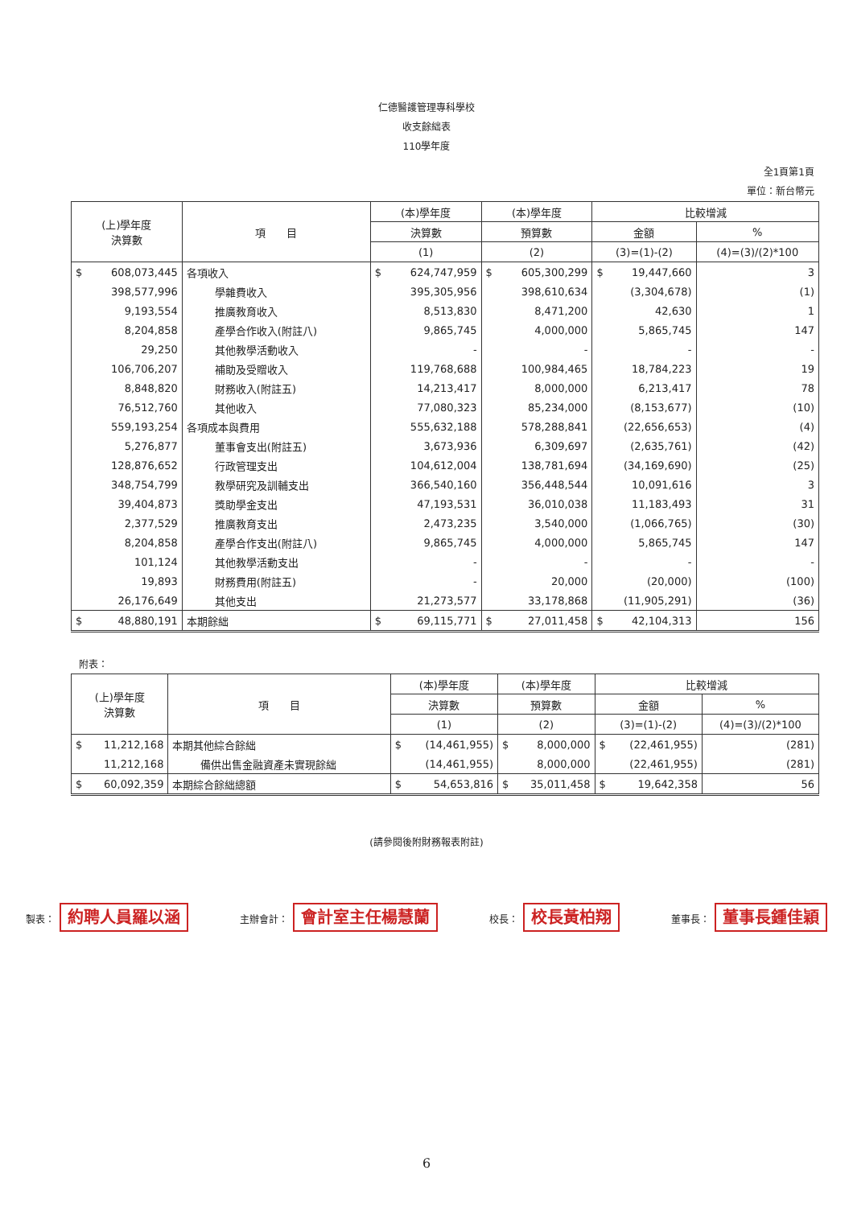仁德醫護管理專科學校
收支餘絀表
110學年度
全1頁第1頁
單位：新台幣元
| (上)學年度 決算數 | 項 目 | (本)學年度 | (本)學年度 | 比較增減 | |
| --- | --- | --- | --- | --- | --- |
| | | 決算數 | 預算數 | 金額 | % |
| | | (1) | (2) | (3)=(1)-(2) | (4)=(3)/(2)*100 |
| $ 608,073,445 | 各項收入 | $ 624,747,959 | $ 605,300,299 | $ 19,447,660 | 3 |
| 398,577,996 | 學雜費收入 | 395,305,956 | 398,610,634 | (3,304,678) | (1) |
| 9,193,554 | 推廣教育收入 | 8,513,830 | 8,471,200 | 42,630 | 1 |
| 8,204,858 | 產學合作收入(附註八) | 9,865,745 | 4,000,000 | 5,865,745 | 147 |
| 29,250 | 其他教學活動收入 | - | - | - | - |
| 106,706,207 | 補助及受贈收入 | 119,768,688 | 100,984,465 | 18,784,223 | 19 |
| 8,848,820 | 財務收入(附註五) | 14,213,417 | 8,000,000 | 6,213,417 | 78 |
| 76,512,760 | 其他收入 | 77,080,323 | 85,234,000 | (8,153,677) | (10) |
| 559,193,254 | 各項成本與費用 | 555,632,188 | 578,288,841 | (22,656,653) | (4) |
| 5,276,877 | 董事會支出(附註五) | 3,673,936 | 6,309,697 | (2,635,761) | (42) |
| 128,876,652 | 行政管理支出 | 104,612,004 | 138,781,694 | (34,169,690) | (25) |
| 348,754,799 | 教學研究及訓輔支出 | 366,540,160 | 356,448,544 | 10,091,616 | 3 |
| 39,404,873 | 獎助學金支出 | 47,193,531 | 36,010,038 | 11,183,493 | 31 |
| 2,377,529 | 推廣教育支出 | 2,473,235 | 3,540,000 | (1,066,765) | (30) |
| 8,204,858 | 產學合作支出(附註八) | 9,865,745 | 4,000,000 | 5,865,745 | 147 |
| 101,124 | 其他教學活動支出 | - | - | - | - |
| 19,893 | 財務費用(附註五) | - | 20,000 | (20,000) | (100) |
| 26,176,649 | 其他支出 | 21,273,577 | 33,178,868 | (11,905,291) | (36) |
| $ 48,880,191 | 本期餘絀 | $ 69,115,771 | $ 27,011,458 | $ 42,104,313 | 156 |
附表：
| (上)學年度 決算數 | 項 目 | (本)學年度 | (本)學年度 | 比較增減 | |
| --- | --- | --- | --- | --- | --- |
| | | 決算數 | 預算數 | 金額 | % |
| | | (1) | (2) | (3)=(1)-(2) | (4)=(3)/(2)*100 |
| $ 11,212,168 | 本期其他綜合餘絀 | $ (14,461,955) | $ 8,000,000 | $ (22,461,955) | (281) |
| 11,212,168 | 備供出售金融資產未實現餘絀 | (14,461,955) | 8,000,000 | (22,461,955) | (281) |
| $ 60,092,359 | 本期綜合餘絀總額 | $ 54,653,816 | $ 35,011,458 | $ 19,642,358 | 56 |
(請參閱後附財務報表附註)
製表： 約聘人員羅以涵 主辦會計： 會計室主任楊慧蘭 校長： 校長黃柏翔 董事長： 董事長鍾佳穎
6